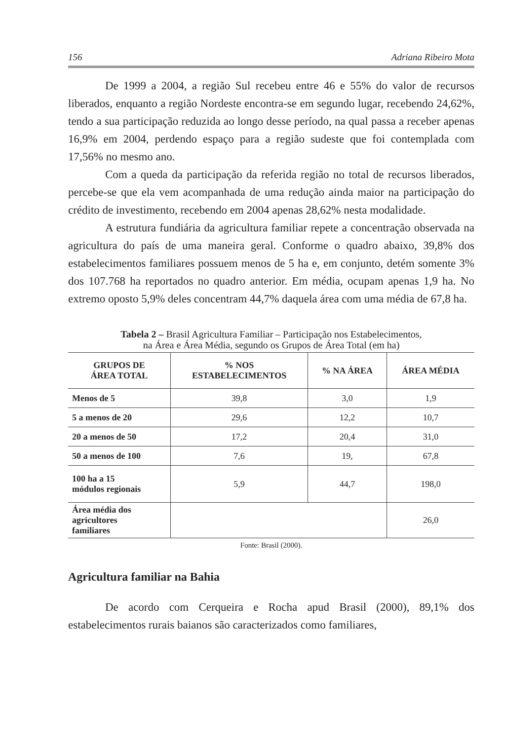156 Adriana Ribeiro Mota
De 1999 a 2004, a região Sul recebeu entre 46 e 55% do valor de recursos liberados, enquanto a região Nordeste encontra-se em segundo lugar, recebendo 24,62%, tendo a sua participação reduzida ao longo desse período, na qual passa a receber apenas 16,9% em 2004, perdendo espaço para a região sudeste que foi contemplada com 17,56% no mesmo ano.
Com a queda da participação da referida região no total de recursos liberados, percebe-se que ela vem acompanhada de uma redução ainda maior na participação do crédito de investimento, recebendo em 2004 apenas 28,62% nesta modalidade.
A estrutura fundiária da agricultura familiar repete a concentração observada na agricultura do país de uma maneira geral. Conforme o quadro abaixo, 39,8% dos estabelecimentos familiares possuem menos de 5 ha e, em conjunto, detém somente 3% dos 107.768 ha reportados no quadro anterior. Em média, ocupam apenas 1,9 ha. No extremo oposto 5,9% deles concentram 44,7% daquela área com uma média de 67,8 ha.
Tabela 2 – Brasil Agricultura Familiar – Participação nos Estabelecimentos,
na Área e Área Média, segundo os Grupos de Área Total (em ha)
| GRUPOS DE ÁREA TOTAL | % NOS ESTABELECIMENTOS | % NA ÁREA | ÁREA MÉDIA |
| --- | --- | --- | --- |
| Menos de 5 | 39,8 | 3,0 | 1,9 |
| 5 a menos de 20 | 29,6 | 12,2 | 10,7 |
| 20 a menos de 50 | 17,2 | 20,4 | 31,0 |
| 50 a menos de 100 | 7,6 | 19, | 67,8 |
| 100 ha a 15 módulos regionais | 5,9 | 44,7 | 198,0 |
| Área média dos agricultores familiares | | | 26,0 |
Fonte: Brasil (2000).
Agricultura familiar na Bahia
De acordo com Cerqueira e Rocha apud Brasil (2000), 89,1% dos estabelecimentos rurais baianos são caracterizados como familiares,